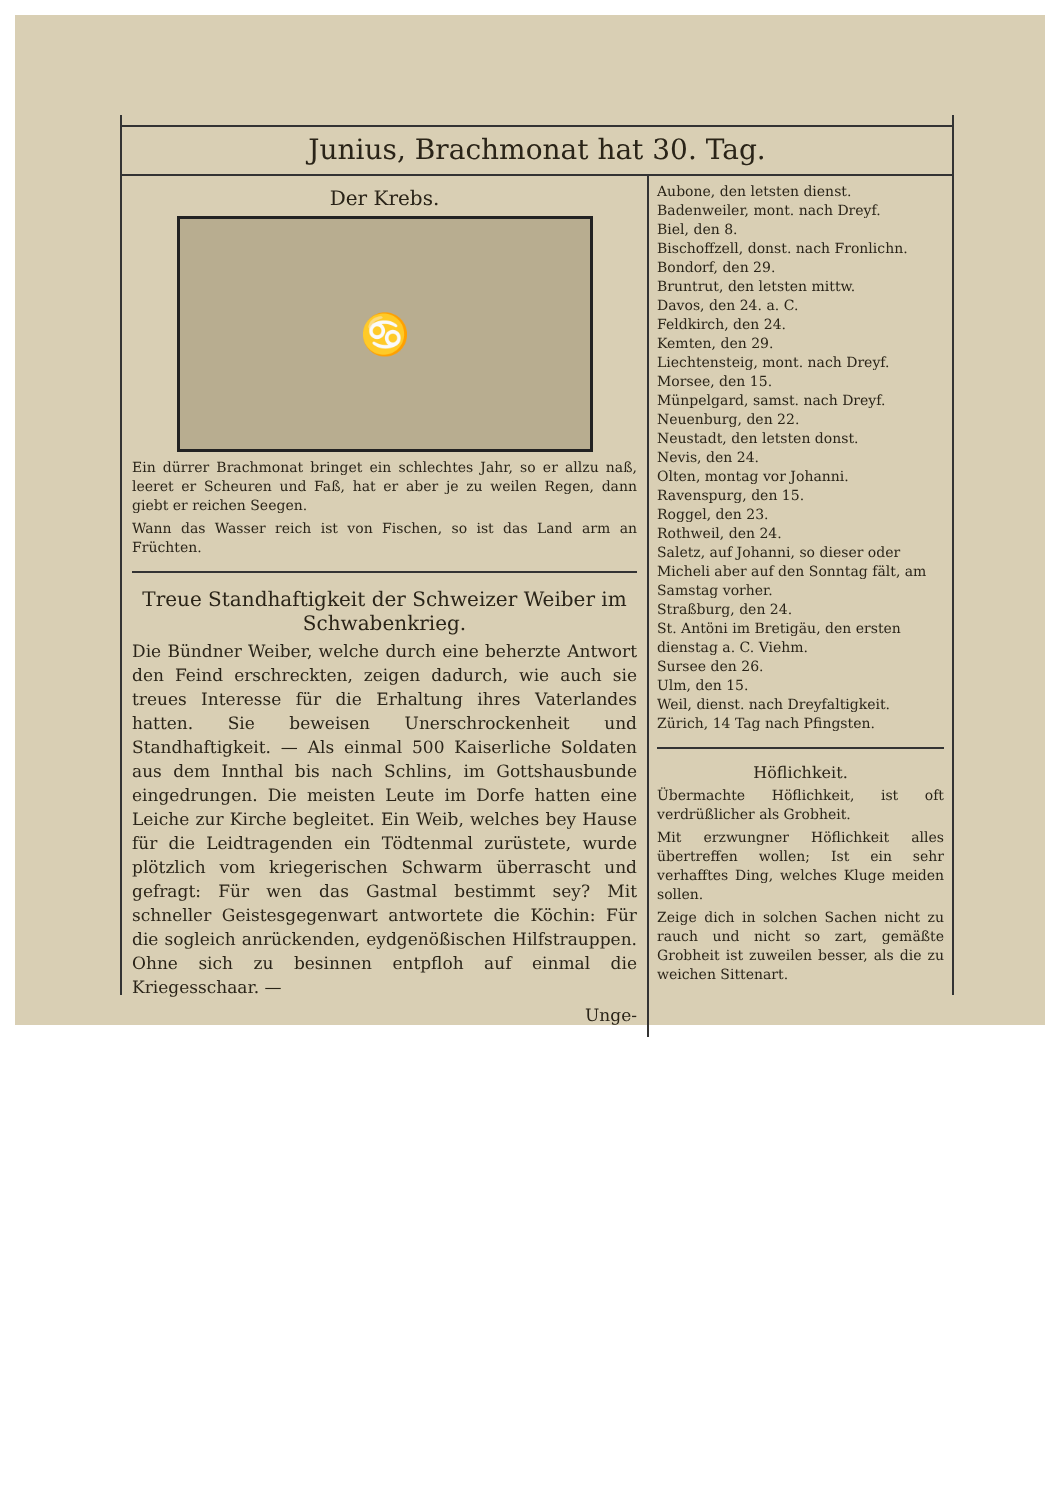Junius, Brachmonat hat 30. Tag.
Der Krebs.
♋
Ein dürrer Brachmonat bringet ein schlechtes Jahr, so er allzu naß, leeret er Scheuren und Faß, hat er aber je zu weilen Regen, dann giebt er reichen Seegen.
Wann das Wasser reich ist von Fischen, so ist das Land arm an Früchten.
Treue Standhaftigkeit der Schweizer Weiber im Schwabenkrieg.
Die Bündner Weiber, welche durch eine beherzte Antwort den Feind erschreckten, zeigen dadurch, wie auch sie treues Interesse für die Erhaltung ihres Vaterlandes hatten. Sie beweisen Unerschrockenheit und Standhaftigkeit. — Als einmal 500 Kaiserliche Soldaten aus dem Innthal bis nach Schlins, im Gottshausbunde eingedrungen. Die meisten Leute im Dorfe hatten eine Leiche zur Kirche begleitet. Ein Weib, welches bey Hause für die Leidtragenden ein Tödtenmal zurüstete, wurde plötzlich vom kriegerischen Schwarm überrascht und gefragt: Für wen das Gastmal bestimmt sey? Mit schneller Geistesgegenwart antwortete die Köchin: Für die sogleich anrückenden, eydgenößischen Hilfstrauppen. Ohne sich zu besinnen entpfloh auf einmal die Kriegesschaar. —
Unge-
Aubone, den letsten dienst.
Badenweiler, mont. nach Dreyf.
Biel, den 8.
Bischoffzell, donst. nach Fronlichn.
Bondorf, den 29.
Bruntrut, den letsten mittw.
Davos, den 24. a. C.
Feldkirch, den 24.
Kemten, den 29.
Liechtensteig, mont. nach Dreyf.
Morsee, den 15.
Münpelgard, samst. nach Dreyf.
Neuenburg, den 22.
Neustadt, den letsten donst.
Nevis, den 24.
Olten, montag vor Johanni.
Ravenspurg, den 15.
Roggel, den 23.
Rothweil, den 24.
Saletz, auf Johanni, so dieser oder Micheli aber auf den Sonntag fält, am Samstag vorher.
Straßburg, den 24.
St. Antöni im Bretigäu, den ersten dienstag a. C. Viehm.
Sursee den 26.
Ulm, den 15.
Weil, dienst. nach Dreyfaltigkeit.
Zürich, 14 Tag nach Pfingsten.
Höflichkeit.
Übermachte Höflichkeit, ist oft verdrüßlicher als Grobheit.
Mit erzwungner Höflichkeit alles übertreffen wollen; Ist ein sehr verhafftes Ding, welches Kluge meiden sollen.
Zeige dich in solchen Sachen nicht zu rauch und nicht so zart, gemäßte Grobheit ist zuweilen besser, als die zu weichen Sittenart.